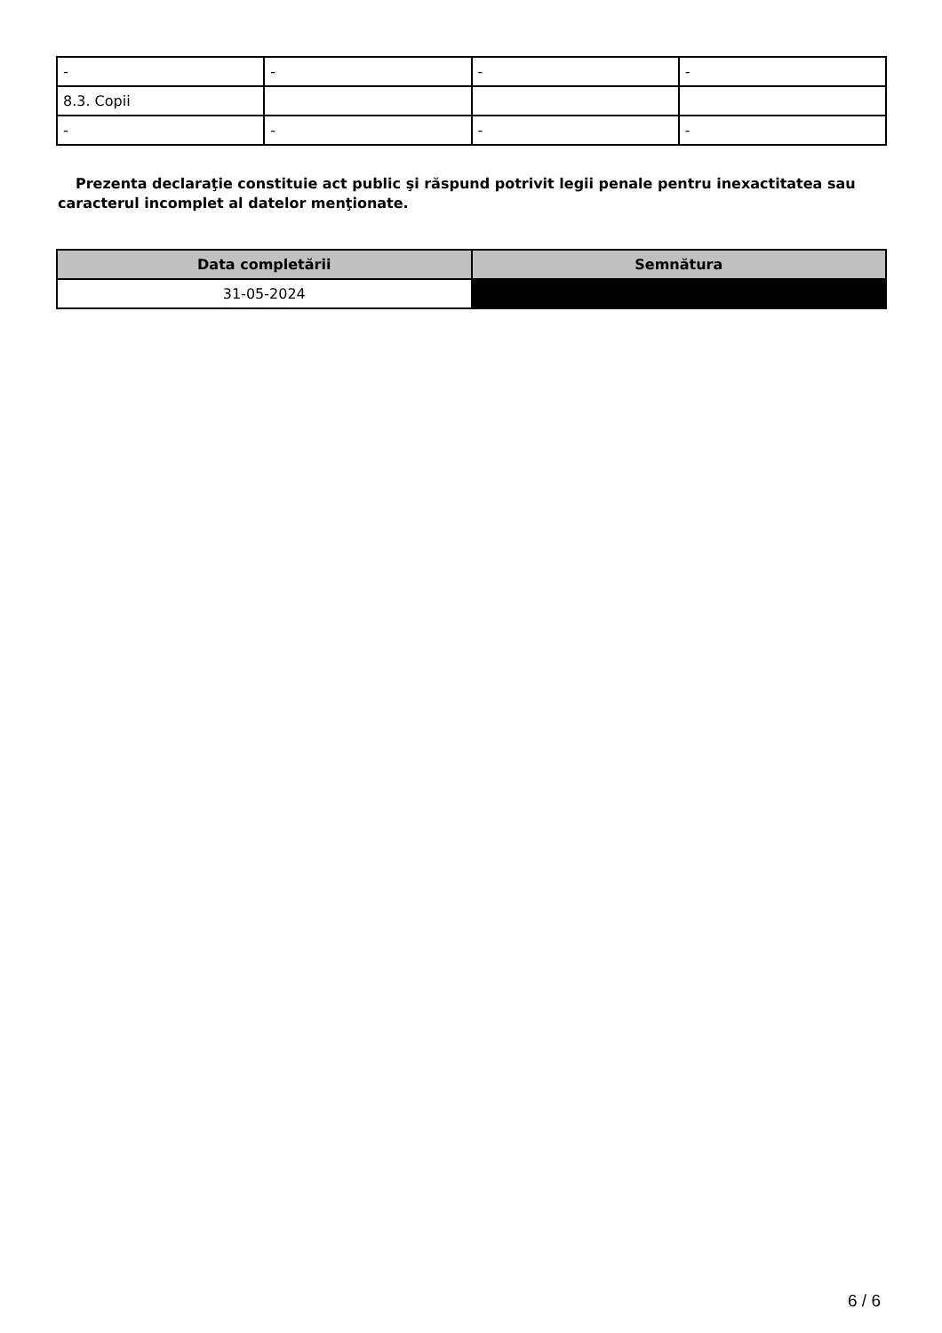| - | - | - | - |
| 8.3. Copii | | | |
| - | - | - | - |
Prezenta declaraţie constituie act public şi răspund potrivit legii penale pentru inexactitatea sau caracterul incomplet al datelor menţionate.
| Data completării | Semnătura |
| --- | --- |
| 31-05-2024 | |
6 / 6